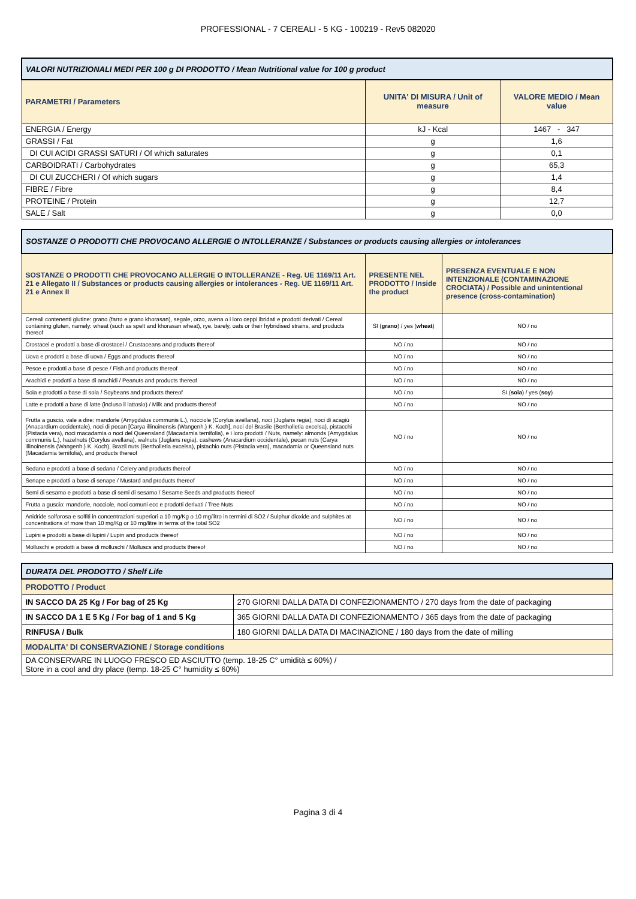PROFESSIONAL - 7 CEREALI - 5 KG - 100219 - Rev5 082020
| VALORI NUTRIZIONALI MEDI PER 100 g DI PRODOTTO / Mean Nutritional value for 100 g product | | |
| PARAMETRI / Parameters | UNITA' DI MISURA / Unit of measure | VALORE MEDIO / Mean value |
| ENERGIA / Energy | kJ - Kcal | 1467 - 347 |
| GRASSI / Fat | g | 1,6 |
| DI CUI ACIDI GRASSI SATURI / Of which saturates | g | 0,1 |
| CARBOIDRATI / Carbohydrates | g | 65,3 |
| DI CUI ZUCCHERI / Of which sugars | g | 1,4 |
| FIBRE / Fibre | g | 8,4 |
| PROTEINE / Protein | g | 12,7 |
| SALE / Salt | g | 0,0 |
| SOSTANZE O PRODOTTI CHE PROVOCANO ALLERGIE O INTOLLERANZE / Substances or products causing allergies or intolerances | | |
| SOSTANZE O PRODOTTI CHE PROVOCANO ALLERGIE O INTOLLERANZE - Reg. UE 1169/11 Art. 21 e Allegato II / Substances or products causing allergies or intolerances - Reg. UE 1169/11 Art. 21 e Annex II | PRESENTE NEL PRODOTTO / Inside the product | PRESENZA EVENTUALE E NON INTENZIONALE (CONTAMINAZIONE CROCIATA) / Possible and unintentional presence (cross-contamination) |
| Cereali contenenti glutine: grano (farro e grano khorasan), segale, orzo, avena o i loro ceppi ibridati e prodotti derivati / Cereal containing gluten, namely: wheat (such as spelt and khorasan wheat), rye, barely, oats or their hybridised strains, and products thereof | SI ( grano ) / yes ( wheat ) | NO / no |
| Crostacei e prodotti a base di crostacei / Crustaceans and products thereof | NO / no | NO / no |
| Uova e prodotti a base di uova / Eggs and products thereof | NO / no | NO / no |
| Pesce e prodotti a base di pesce / Fish and products thereof | NO / no | NO / no |
| Arachidi e prodotti a base di arachidi / Peanuts and products thereof | NO / no | NO / no |
| Soia e prodotti a base di soia / Soybeans and products thereof | NO / no | SI ( soia ) / yes ( soy ) |
| Latte e prodotti a base di latte (incluso il lattosio) / Milk and products thereof | NO / no | NO / no |
| Frutta a guscio, vale a dire: mandorle (Amygdalus communis L.), nocciole (Corylus avellana), noci (Juglans regia), noci di acagiù (Anacardium occidentale), noci di pecan [Carya illinoinensis (Wangenh.) K. Koch], noci del Brasile (Bertholletia excelsa), pistacchi (Pistacia vera), noci macadamia o noci del Queensland (Macadamia ternifolia), e i loro prodotti / Nuts, namely: almonds (Amygdalus communis L.), hazelnuts (Corylus avellana), walnuts (Juglans regia), cashews (Anacardium occidentale), pecan nuts (Carya illinoinensis (Wangenh.) K. Koch), Brazil nuts (Bertholletia excelsa), pistachio nuts (Pistacia vera), macadamia or Queensland nuts (Macadamia ternifolia), and products thereof | NO / no | NO / no |
| Sedano e prodotti a base di sedano / Celery and products thereof | NO / no | NO / no |
| Senape e prodotti a base di senape / Mustard and products thereof | NO / no | NO / no |
| Semi di sesamo e prodotti a base di semi di sesamo / Sesame Seeds and products thereof | NO / no | NO / no |
| Frutta a guscio: mandorle, nocciole, noci comuni ecc e prodotti derivati / Tree Nuts | NO / no | NO / no |
| Anidride solforosa e solfiti in concentrazioni superiori a 10 mg/Kg o 10 mg/litro in termini di SO2 / Sulphur dioxide and sulphites at concentrations of more than 10 mg/Kg or 10 mg/litre in terms of the total SO2 | NO / no | NO / no |
| Lupini e prodotti a base di lupini / Lupin and products thereof | NO / no | NO / no |
| Molluschi e prodotti a base di molluschi / Molluscs and products thereof | NO / no | NO / no |
| DURATA DEL PRODOTTO / Shelf Life | |
| PRODOTTO / Product | |
| IN SACCO DA 25 Kg / For bag of 25 Kg | 270 GIORNI DALLA DATA DI CONFEZIONAMENTO / 270 days from the date of packaging |
| IN SACCO DA 1 E 5 Kg / For bag of 1 and 5 Kg | 365 GIORNI DALLA DATA DI CONFEZIONAMENTO / 365 days from the date of packaging |
| RINFUSA / Bulk | 180 GIORNI DALLA DATA DI MACINAZIONE / 180 days from the date of milling |
| MODALITA' DI CONSERVAZIONE / Storage conditions | |
| DA CONSERVARE IN LUOGO FRESCO ED ASCIUTTO (temp. 18-25 C° umidità ≤ 60%) / Store in a cool and dry place (temp. 18-25 C° humidity ≤ 60%) | |
Pagina 3 di 4